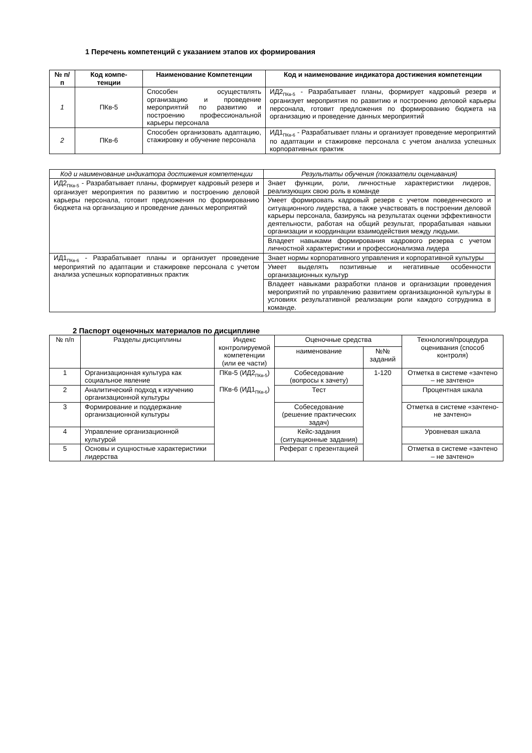1 Перечень компетенций с указанием этапов их формирования
| № п/п | Код компе-тенции | Наименование Компетенции | Код и наименование индикатора достижения компетенции |
| --- | --- | --- | --- |
| 1 | ПКв-5 | Способен осуществлять организацию и проведение мероприятий по развитию и построению профессиональной карьеры персонала | ИД2<sub>ПКв-5</sub> - Разрабатывает планы, формирует кадровый резерв и организует мероприятия по развитию и построению деловой карьеры персонала, готовит предложения по формированию бюджета на организацию и проведение данных мероприятий |
| 2 | ПКв-6 | Способен организовать адаптацию, стажировку и обучение персонала | ИД1<sub>ПКв-6</sub> - Разрабатывает планы и организует проведение мероприятий по адаптации и стажировке персонала с учетом анализа успешных корпоративных практик |
| Код и наименование индикатора достижения компетенции | Результаты обучения (показатели оценивания) |
| ИД2<sub>ПКв-5</sub> - Разрабатывает планы, формирует кадровый резерв и организует мероприятия по развитию и построению деловой карьеры персонала, готовит предложения по формированию бюджета на организацию и проведение данных мероприятий | Знает функции, роли, личностные характеристики лидеров, реализующих свою роль в команде |
| | Умеет формировать кадровый резерв с учетом поведенческого и ситуационного лидерства, а также участвовать в построении деловой карьеры персонала, базируясь на результатах оценки эффективности деятельности, работая на общий результат, прорабатывая навыки организации и координации взаимодействия между людьми. |
| | Владеет навыками формирования кадрового резерва с учетом личностной характеристики и профессионализма лидера |
| ИД1<sub>ПКв-6</sub> - Разрабатывает планы и организует проведение мероприятий по адаптации и стажировке персонала с учетом анализа успешных корпоративных практик | Знает нормы корпоративного управления и корпоративной культуры |
| | Умеет выделять позитивные и негативные особенности организационных культур |
| | Владеет навыками разработки планов и организации проведения мероприятий по управлению развитием организационной культуры в условиях результативной реализации роли каждого сотрудника в команде. |
2 Паспорт оценочных материалов по дисциплине
| № п/п | Разделы дисциплины | Индекс контролируемой компетенции (или ее части) | Оценочные средства | | Технология/процедура оценивания (способ контроля) |
| | | | наименование | №№ заданий | |
| 1 | Организационная культура как социальное явление | ПКв-5 (ИД2<sub>ПКв-5</sub>) ПКв-6 (ИД1<sub>ПКв-6</sub>) | Собеседование (вопросы к зачету) | 1-120 | Отметка в системе «зачтено – не зачтено» |
| 2 | Аналитический подход к изучению организационной культуры | | Тест | | Процентная шкала |
| 3 | Формирование и поддержание организационной культуры | | Собеседование (решение практических задач) | | Отметка в системе «зачтено-не зачтено» |
| 4 | Управление организационной культурой | | Кейс-задания (ситуационные задания) | | Уровневая шкала |
| 5 | Основы и сущностные характеристики лидерства | | Реферат с презентацией | | Отметка в системе «зачтено – не зачтено» |